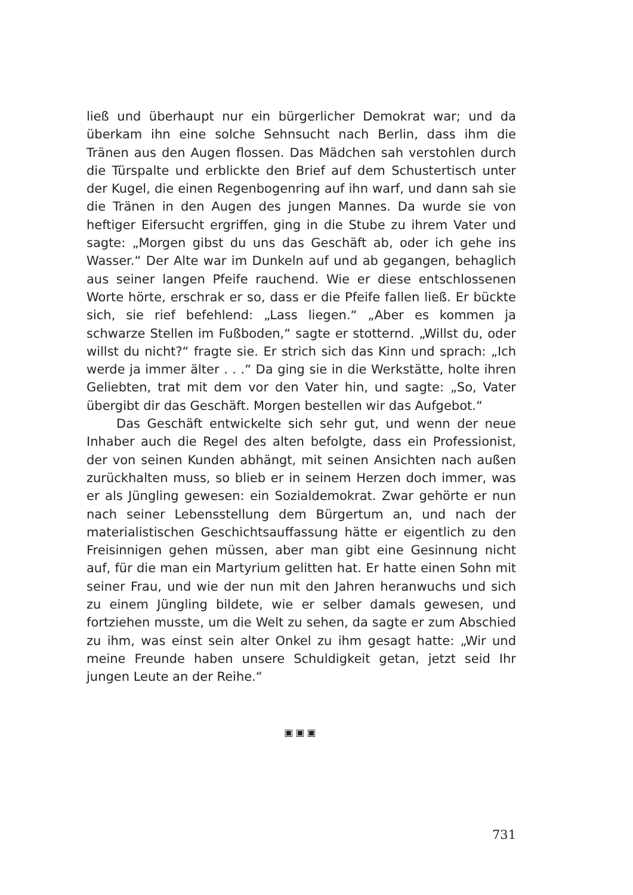ließ und überhaupt nur ein bürgerlicher Demokrat war; und da überkam ihn eine solche Sehnsucht nach Berlin, dass ihm die Tränen aus den Augen flossen. Das Mädchen sah verstohlen durch die Türspalte und erblickte den Brief auf dem Schustertisch unter der Kugel, die einen Regenbogenring auf ihn warf, und dann sah sie die Tränen in den Augen des jungen Mannes. Da wurde sie von heftiger Eifersucht ergriffen, ging in die Stube zu ihrem Vater und sagte: „Morgen gibst du uns das Geschäft ab, oder ich gehe ins Wasser.“ Der Alte war im Dunkeln auf und ab gegangen, behaglich aus seiner langen Pfeife rauchend. Wie er diese entschlossenen Worte hörte, erschrak er so, dass er die Pfeife fallen ließ. Er bückte sich, sie rief befehlend: „Lass liegen.“ „Aber es kommen ja schwarze Stellen im Fußboden,“ sagte er stotternd. „Willst du, oder willst du nicht?“ fragte sie. Er strich sich das Kinn und sprach: „Ich werde ja immer älter . . .“ Da ging sie in die Werkstätte, holte ihren Geliebten, trat mit dem vor den Vater hin, und sagte: „So, Vater übergibt dir das Geschäft. Morgen bestellen wir das Aufgebot.“
Das Geschäft entwickelte sich sehr gut, und wenn der neue Inhaber auch die Regel des alten befolgte, dass ein Professionist, der von seinen Kunden abhängt, mit seinen Ansichten nach außen zurückhalten muss, so blieb er in seinem Herzen doch immer, was er als Jüngling gewesen: ein Sozialdemokrat. Zwar gehörte er nun nach seiner Lebensstellung dem Bürgertum an, und nach der materialistischen Geschichtsauffassung hätte er eigentlich zu den Freisinnigen gehen müssen, aber man gibt eine Gesinnung nicht auf, für die man ein Martyrium gelitten hat. Er hatte einen Sohn mit seiner Frau, und wie der nun mit den Jahren heranwuchs und sich zu einem Jüngling bildete, wie er selber damals gewesen, und fortziehen musste, um die Welt zu sehen, da sagte er zum Abschied zu ihm, was einst sein alter Onkel zu ihm gesagt hatte: „Wir und meine Freunde haben unsere Schuldigkeit getan, jetzt seid Ihr jungen Leute an der Reihe.“
▣▣▣
731